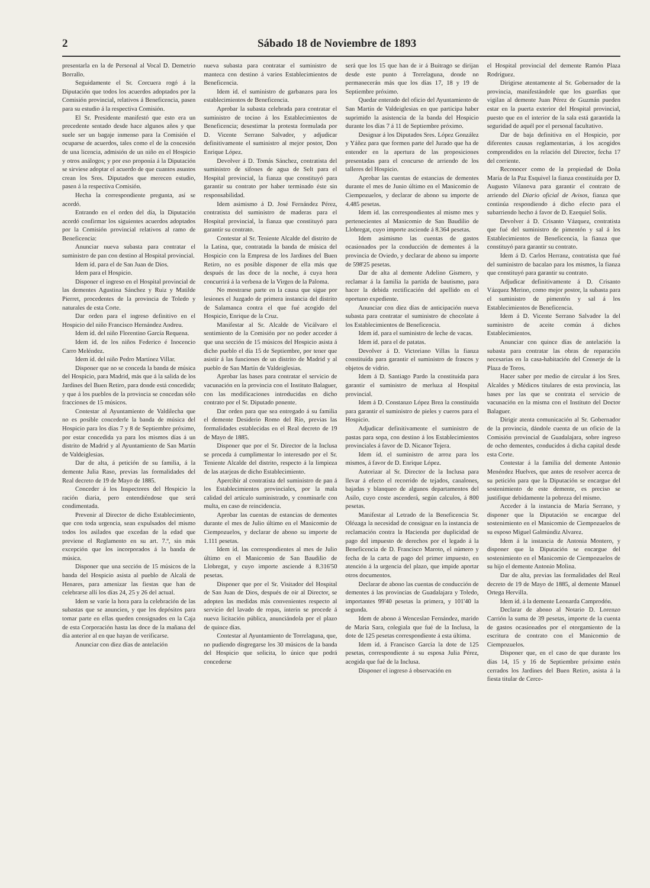2 Sábado 18 de Noviembre de 1893
presentarla en la de Personal al Vocal D. Demetrio Borrallo.
Seguidamente el Sr. Corcuera rogó á la Diputación que todos los acuerdos adoptados por la Comisión provincial, relativos á Beneficencia, pasen para su estudio á la respectiva Comisión.
El Sr. Presidente manifestó que esto era un precedente sentado desde hace algunos años y que suele ser un bagaje inmenso para la Comisión el ocuparse de acuerdos, tales como el de la concesión de una licencia, admisión de un niño en el Hospicio y otros análogos; y por eso proponía á la Diputación se sirviese adoptar el acuerdo de que cuantos asuntos crean los Sres. Diputados que merecen estudio, pasen á la respectiva Comisión.
Hecha la correspondiente pregunta, así se acordó.
Entrando en el orden del día, la Diputación acordó confirmar los siguientes acuerdos adoptados por la Comisión provincial relativos al ramo de Beneficencia:
Anunciar nueva subasta para contratar el suministro de pan con destino al Hospital provincial.
Idem íd. para el de San Juan de Dios.
Idem para el Hospicio.
Disponer el ingreso en el Hospital provincial de las dementes Agustina Sánchez y Ruiz y Matilde Pierret, procedentes de la provincia de Toledo y naturales de esta Corte.
Dar orden para el ingreso definitivo en el Hospicio del niño Francisco Hernández Andreu.
Idem íd. del niño Florentino García Requena.
Idem íd. de los niños Federico é Inocencio Carro Meléndez.
Idem íd. del niño Pedro Martínez Villar.
Disponer que no se conceda la banda de música del Hospicio, para Madrid, más que á la salida de los Jardines del Buen Retiro, para donde está concedida; y que á los pueblos de la provincia se concedan sólo fracciones de 15 músicos.
Contestar al Ayuntamiento de Valdilecha que no es posible concederle la banda de música del Hospicio para los días 7 y 8 de Septiembre próximo, por estar concedida ya para los mismos días á un distrito de Madrid y al Ayuntamiento de San Martín de Valdeiglesias.
Dar de alta, á petición de su familia, á la demente Julia Raso, previas las formalidades del Real decreto de 19 de Mayo de 1885.
Conceder á los Inspectores del Hospicio la ración diaria, pero entendiéndose que será condimentada.
Prevenir al Director de dicho Establecimiento, que con toda urgencia, sean expulsados del mismo todos los asilados que excedan de la edad que previene el Reglamento en su art. 7.º, sin más excepción que los incorporados á la banda de música.
Disponer que una sección de 15 músicos de la banda del Hospicio asista al pueblo de Alcalá de Henares, para amenizar las fiestas que han de celebrarse allí los días 24, 25 y 26 del actual.
Idem se varíe la hora para la celebración de las subastas que se anuncien, y que los depósitos para tomar parte en ellas queden consignados en la Caja de esta Corporación hasta las doce de la mañana del día anterior al en que hayan de verificarse.
Anunciar con diez días de antelación
nueva subasta para contratar el suministro de manteca con destino á varios Establecimientos de Beneficencia.
Idem íd. el suministro de garbanzos para los establecimientos de Beneficencia.
Aprobar la subasta celebrada para contratar el suministro de tocino á los Establecimientos de Beneficencia; desestimar la protesta formulada por D. Vicente Serrano Salvador, y adjudicar definitivamente el suministro al mejor postor, Don Enrique López.
Devolver á D. Tomás Sánchez, contratista del suministro de sifones de agua de Selt para el Hospital provincial, la fianza que constituyó para garantir su contrato por haber terminado éste sin responsabilidad.
Idem asimismo á D. José Fernández Pérez, contratista del suministro de maderas para el Hospital provincial, la fianza que constituyó para garantir su contrato.
Contestar al Sr. Teniente Alcalde del distrito de la Latina, que, contratada la banda de música del Hospicio con la Empresa de los Jardines del Buen Retiro, no es posible disponer de ella más que después de las doce de la noche, á cuya hora concurrirá á la verbena de la Virgen de la Paloma.
No mostrarse parte en la causa que sigue por lesiones el Juzgado de primera instancia del distrito de Salamanca contra el que fué acogido del Hospicio, Enrique de la Cruz.
Manifestar al Sr. Alcalde de Vicálvaro el sentimiento de la Comisión por no poder acceder á que una sección de 15 músicos del Hospicio asista á dicho pueblo el día 15 de Septiembre, por tener que asistir á las funciones de un distrito de Madrid y al pueblo de San Martín de Valdeiglesias.
Aprobar las bases para contratar el servicio de vacunación en la provincia con el Instituto Balaguer, con las modificaciones introducidas en dicho contrato por el Sr. Diputado ponente.
Dar orden para que sea entregado á su familia el demente Desiderio Romo del Río, previas las formalidades establecidas en el Real decreto de 19 de Mayo de 1885.
Disponer que por el Sr. Director de la Inclusa se proceda á cumplimentar lo interesado por el Sr. Teniente Alcalde del distrito, respecto á la limpieza de las atarjeas de dicho Establecimiento.
Apercibir al contratista del suministro de pan á los Establecimientos provinciales, por la mala calidad del artículo suministrado, y conminarle con multa, en caso de reincidencia.
Aprobar las cuentas de estancias de dementes durante el mes de Julio último en el Manicomio de Ciempozuelos, y declarar de abono su importe de 1.111 pesetas.
Idem íd. las correspondientes al mes de Julio último en el Manicomio de San Baudilio de Llobregat, y cuyo importe asciende á 8.316'50 pesetas.
Disponer que por el Sr. Visitador del Hospital de San Juan de Dios, después de oir al Director, se adopten las medidas más convenientes respecto al servicio del lavado de ropas, ínterin se procede á nueva licitación pública, anunciándola por el plazo de quince días.
Contestar al Ayuntamiento de Torrelaguna, que, no pudiendo disgregarse los 30 músicos de la banda del Hospicio que solicita, lo único que podrá concederse
será que los 15 que han de ir á Buitrago se dirijan desde este punto á Torrelaguna, donde no permanecerán más que los días 17, 18 y 19 de Septiembre próximo.
Quedar enterado del oficio del Ayuntamiento de San Martín de Valdeiglesias en que participa haber suprimido la asistencia de la banda del Hospicio durante los días 7 á 11 de Septiembre próximo.
Designar á los Diputados Sres. López González y Yáñez para que formen parte del Jurado que ha de entender en la apertura de las proposiciones presentadas para el concurso de arriendo de los talleres del Hospicio.
Aprobar las cuentas de estancias de dementes durante el mes de Junio último en el Manicomio de Ciempozuelos, y declarar de abono su importe de 4.485 pesetas.
Idem íd. las correspondientes al mismo mes y pertenecientes al Manicomio de San Baudilio de Llobregat, cuyo importe asciende á 8.364 pesetas.
Idem asimismo las cuentas de gastos ocasionados por la conducción de dementes á la provincia de Oviedo, y declarar de abono su importe de 598'25 pesetas.
Dar de alta al demente Adelino Gismero, y reclamar á la familia la partida de bautismo, para hacer la debida rectificación del apellido en el oportuno expediente.
Anunciar con diez días de anticipación nueva subasta para contratar el suministro de chocolate á los Establecimientos de Beneficencia.
Idem íd. para el suministro de leche de vacas.
Idem íd. para el de patatas.
Devolver á D. Victoriano Villas la fianza constituída para garantir el suministro de frascos y objetos de vidrio.
Idem á D. Santiago Pardo la constituída para garantir el suministro de merluza al Hospital provincial.
Idem á D. Constanzo López Brea la constituída para garantir el suministro de pieles y cueros para el Hospicio.
Adjudicar definitivamente el suministro de pastas para sopa, con destino á los Establecimientos provinciales á favor de D. Nicanor Tejera.
Idem íd. el suministro de arroz para los mismos, á favor de D. Enrique López.
Autorizar al Sr. Director de la Inclusa para llevar á efecto el recorrido de tejados, canalones, bajadas y blanqueo de algunos departamentos del Asilo, cuyo coste ascenderá, según calculos, á 800 pesetas.
Manifestar al Letrado de la Beneficencia Sr. Olózaga la necesidad de consignar en la instancia de reclamación contra la Hacienda por duplicidad de pago del impuesto de derechos por el legado á la Beneficencia de D. Francisco Maroto, el número y fecha de la carta de pago del primer impuesto, en atención á la urgencia del plazo, que impide aportar otros documentos.
Declarar de abono las cuentas de conducción de dementes á las provincias de Guadalajara y Toledo, importantes 99'40 pesetas la primera, y 101'40 la segunda.
Idem de abono á Wenceslao Fernández, marido de María Sara, colegiala que fué de la Inclusa, la dote de 125 pesetas correspondiente á esta última.
Idem íd. á Francisco García la dote de 125 pesetas, correspondiente á su esposa Julia Pérez, acogida que fué de la Inclusa.
Disponer el ingreso á observación en
el Hospital provincial del demente Ramón Plaza Rodríguez.
Dirigirse atentamente al Sr. Gobernador de la provincia, manifestándole que los guardias que vigilan al demente Juan Pérez de Guzmán pueden estar en la puerta exterior del Hospital provincial, puesto que en el interior de la sala está garantida la seguridad de aquél por el personal facultativo.
Dar de baja definitiva en el Hospicio, por diferentes causas reglamentarias, á los acogidos comprendidos en la relación del Director, fecha 17 del corriente.
Reconocer como de la propiedad de Doña María de la Paz Esquivel la fianza constituída por D. Augusto Vilanova para garantir el contrato de arriendo del Diario oficial de Avisos, fianza que continúa respondiendo á dicho efecto para el subarriendo hecho á favor de D. Ezequiel Solís.
Devolver á D. Crisanto Vázquez, contratista que fué del suministro de pimentón y sal á los Establecimientos de Beneficencia, la fianza que constituyó para garantir su contrato.
Idem á D. Carlos Herranz, contratista que fué del suministro de bacalao para los mismos, la fianza que constituyó para garantir su contrato.
Adjudicar definitivamente á D. Crisanto Vázquez Merino, como mejor postor, la subasta para el suministro de pimentón y sal á los Establecimientos de Beneficencia.
Idem á D. Vicente Serrano Salvador la del suministro de aceite común á dichos Establecimientos.
Anunciar con quince días de antelación la subasta para contratar las obras de reparación necesarias en la casa-habitación del Conserje de la Plaza de Toros.
Hacer saber por medio de circular á los Sres. Alcaldes y Médicos titulares de esta provincia, las bases por las que se contrata el servicio de vacunación en la misma con el Instituto del Doctor Balaguer.
Dirigir atenta comunicación al Sr. Gobernador de la provincia, dándole cuenta de un oficio de la Comisión provincial de Guadalajara, sobre ingreso de ocho dementes, conducidos á dicha capital desde esta Corte.
Contestar á la familia del demente Antonio Menéndez Huelves, que antes de resolver acerca de su petición para que la Diputación se encargue del sostenimiento de este demente, es preciso se justifique debidamente la pobreza del mismo.
Acceder á la instancia de María Serrano, y disponer que la Diputación se encargue del sostenimiento en el Manicomio de Ciempozuelos de su esposo Miguel Galmúndiz Alvarez.
Idem á la instancia de Antonia Montero, y disponer que la Diputación se encargue del sostenimiento en el Manicomio de Ciempozuelos de su hijo el demente Antonio Molina.
Dar de alta, previas las formalidades del Real decreto de 19 de Mayo de 1885, al demente Manuel Ortega Hervilla.
Idem íd. á la demente Leonarda Camprodón.
Declarar de abono al Notario D. Lorenzo Carrión la suma de 39 pesetas, importe de la cuenta de gastos ocasionados por el otorgamiento de la escritura de contrato con el Manicomio de Ciempozuelos.
Disponer que, en el caso de que durante los días 14, 15 y 16 de Septiembre próximo estén cerrados los Jardines del Buen Retiro, asista á la fiesta titular de Cerce-